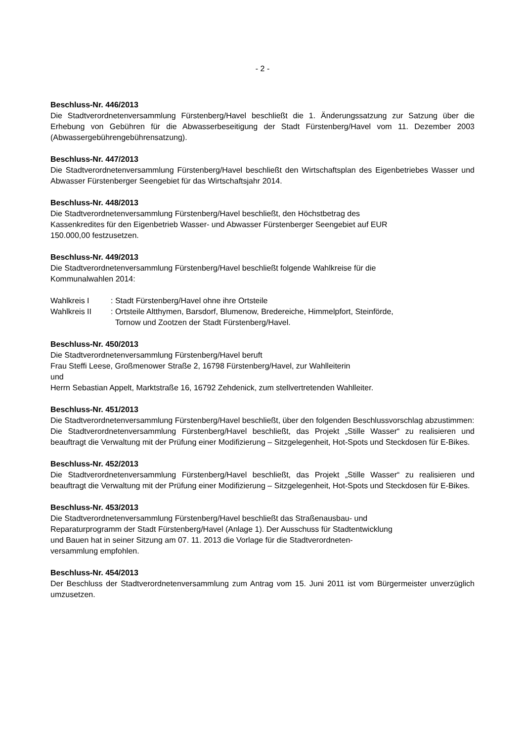- 2 -
Beschluss-Nr. 446/2013
Die Stadtverordnetenversammlung Fürstenberg/Havel beschließt die 1. Änderungssatzung zur Satzung über die Erhebung von Gebühren für die Abwasserbeseitigung der Stadt Fürstenberg/Havel vom 11. Dezember 2003 (Abwassergebührengebührensatzung).
Beschluss-Nr. 447/2013
Die Stadtverordnetenversammlung Fürstenberg/Havel beschließt den Wirtschaftsplan des Eigenbetriebes Wasser und Abwasser Fürstenberger Seengebiet für das Wirtschaftsjahr 2014.
Beschluss-Nr. 448/2013
Die Stadtverordnetenversammlung Fürstenberg/Havel beschließt, den Höchstbetrag des
Kassenkredites für den Eigenbetrieb Wasser- und Abwasser Fürstenberger Seengebiet auf EUR
150.000,00 festzusetzen.
Beschluss-Nr. 449/2013
Die Stadtverordnetenversammlung Fürstenberg/Havel beschließt folgende Wahlkreise für die
Kommunalwahlen 2014:
Wahlkreis I: Stadt Fürstenberg/Havel ohne ihre Ortsteile
Wahlkreis II: Ortsteile Altthymen, Barsdorf, Blumenow, Bredereiche, Himmelpfort, Steinförde,
Tornow und Zootzen der Stadt Fürstenberg/Havel.
Beschluss-Nr. 450/2013
Die Stadtverordnetenversammlung Fürstenberg/Havel beruft
Frau Steffi Leese, Großmenower Straße 2, 16798 Fürstenberg/Havel, zur Wahlleiterin
und
Herrn Sebastian Appelt, Marktstraße 16, 16792 Zehdenick, zum stellvertretenden Wahlleiter.
Beschluss-Nr. 451/2013
Die Stadtverordnetenversammlung Fürstenberg/Havel beschließt, über den folgenden Beschlussvorschlag abzustimmen:
Die Stadtverordnetenversammlung Fürstenberg/Havel beschließt, das Projekt „Stille Wasser“ zu realisieren und beauftragt die Verwaltung mit der Prüfung einer Modifizierung – Sitzgelegenheit, Hot-Spots und Steckdosen für E-Bikes.
Beschluss-Nr. 452/2013
Die Stadtverordnetenversammlung Fürstenberg/Havel beschließt, das Projekt „Stille Wasser“ zu realisieren und beauftragt die Verwaltung mit der Prüfung einer Modifizierung – Sitzgelegenheit, Hot-Spots und Steckdosen für E-Bikes.
Beschluss-Nr. 453/2013
Die Stadtverordnetenversammlung Fürstenberg/Havel beschließt das Straßenausbau- und
Reparaturprogramm der Stadt Fürstenberg/Havel (Anlage 1). Der Ausschuss für Stadtentwicklung
und Bauen hat in seiner Sitzung am 07. 11. 2013 die Vorlage für die Stadtverordneten-
versammlung empfohlen.
Beschluss-Nr. 454/2013
Der Beschluss der Stadtverordnetenversammlung zum Antrag vom 15. Juni 2011 ist vom Bürgermeister unverzüglich umzusetzen.